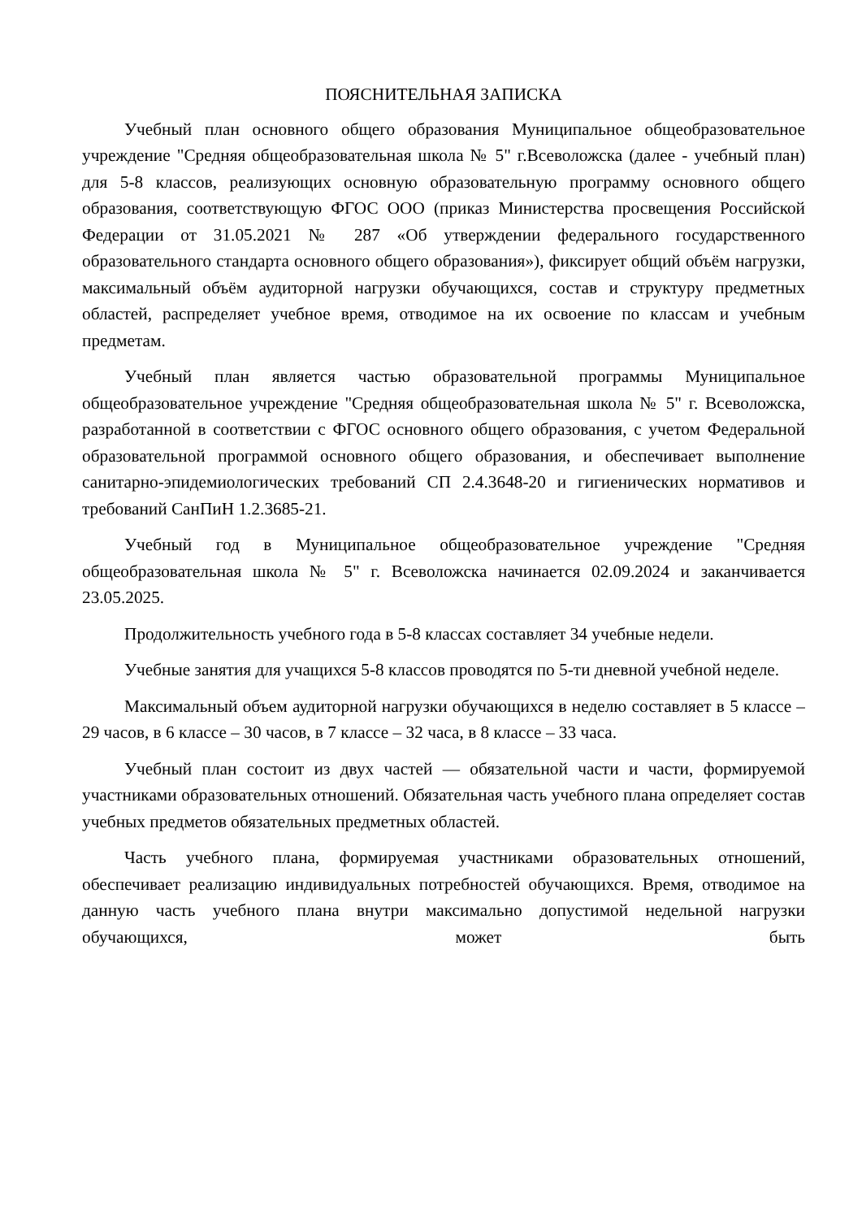ПОЯСНИТЕЛЬНАЯ ЗАПИСКА
Учебный план основного общего образования Муниципальное общеобразовательное учреждение "Средняя общеобразовательная школа № 5" г.Всеволожска (далее - учебный план) для 5-8 классов, реализующих основную образовательную программу основного общего образования, соответствующую ФГОС ООО (приказ Министерства просвещения Российской Федерации от 31.05.2021 № 287 «Об утверждении федерального государственного образовательного стандарта основного общего образования»), фиксирует общий объём нагрузки, максимальный объём аудиторной нагрузки обучающихся, состав и структуру предметных областей, распределяет учебное время, отводимое на их освоение по классам и учебным предметам.
Учебный план является частью образовательной программы Муниципальное общеобразовательное учреждение "Средняя общеобразовательная школа № 5" г. Всеволожска, разработанной в соответствии с ФГОС основного общего образования, с учетом Федеральной образовательной программой основного общего образования, и обеспечивает выполнение санитарно-эпидемиологических требований СП 2.4.3648-20 и гигиенических нормативов и требований СанПиН 1.2.3685-21.
Учебный год в Муниципальное общеобразовательное учреждение "Средняя общеобразовательная школа № 5" г. Всеволожска начинается 02.09.2024 и заканчивается 23.05.2025.
Продолжительность учебного года в 5-8 классах составляет 34 учебные недели.
Учебные занятия для учащихся 5-8 классов проводятся по 5-ти дневной учебной неделе.
Максимальный объем аудиторной нагрузки обучающихся в неделю составляет в 5 классе – 29 часов, в 6 классе – 30 часов, в 7 классе – 32 часа, в 8 классе – 33 часа.
Учебный план состоит из двух частей — обязательной части и части, формируемой участниками образовательных отношений. Обязательная часть учебного плана определяет состав учебных предметов обязательных предметных областей.
Часть учебного плана, формируемая участниками образовательных отношений, обеспечивает реализацию индивидуальных потребностей обучающихся. Время, отводимое на данную часть учебного плана внутри максимально допустимой недельной нагрузки обучающихся, может быть